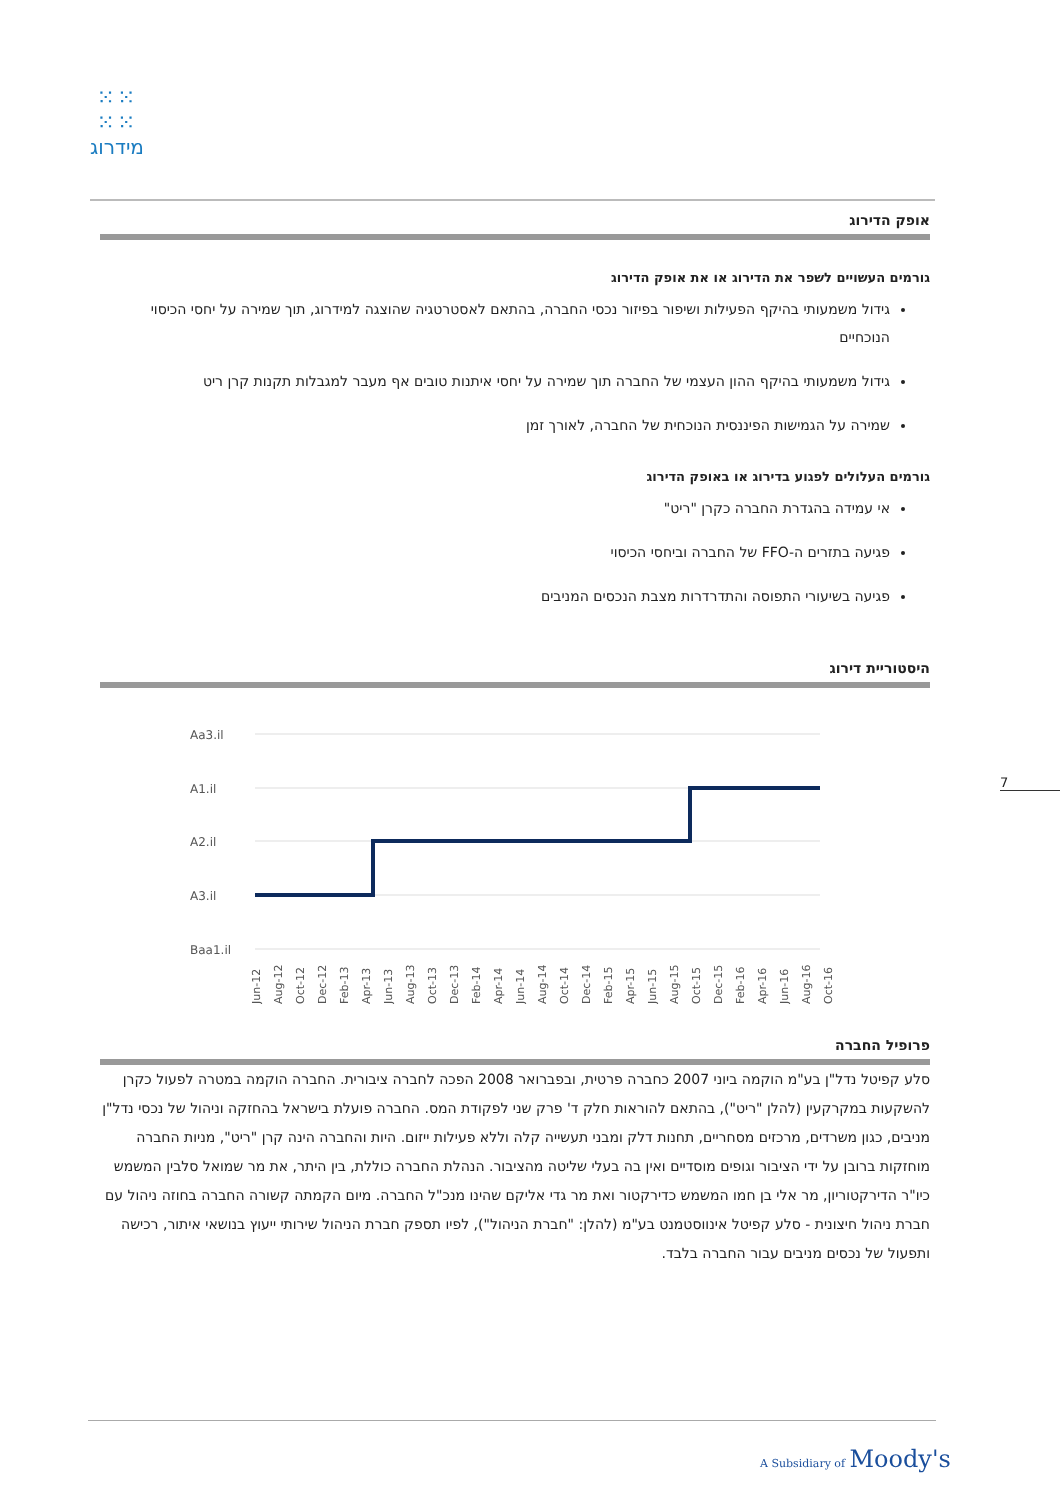⁙⁙
⁙⁙
מידרוג
אופק הדירוג
גורמים העשויים לשפר את הדירוג או את אופק הדירוג
גידול משמעותי בהיקף הפעילות ושיפור בפיזור נכסי החברה, בהתאם לאסטרטגיה שהוצגה למידרוג, תוך שמירה על יחסי הכיסוי הנוכחיים
גידול משמעותי בהיקף ההון העצמי של החברה תוך שמירה על יחסי איתנות טובים אף מעבר למגבלות תקנות קרן ריט
שמירה על הגמישות הפיננסית הנוכחית של החברה, לאורך זמן
גורמים העלולים לפגוע בדירוג או באופק הדירוג
אי עמידה בהגדרת החברה כקרן "ריט"
פגיעה בתזרים ה-FFO של החברה וביחסי הכיסוי
פגיעה בשיעורי התפוסה והתדרדרות מצבת הנכסים המניבים
היסטוריית דירוג
Aa3.il
A1.il
A2.il
A3.il
Baa1.il
Jun-12
Aug-12
Oct-12
Dec-12
Feb-13
Apr-13
Jun-13
Aug-13
Oct-13
Dec-13
Feb-14
Apr-14
Jun-14
Aug-14
Oct-14
Dec-14
Feb-15
Apr-15
Jun-15
Aug-15
Oct-15
Dec-15
Feb-16
Apr-16
Jun-16
Aug-16
Oct-16
פרופיל החברה
סלע קפיטל נדל"ן בע"מ הוקמה ביוני 2007 כחברה פרטית, ובפברואר 2008 הפכה לחברה ציבורית. החברה הוקמה במטרה לפעול כקרן להשקעות במקרקעין (להלן "ריט"), בהתאם להוראות חלק ד' פרק שני לפקודת המס. החברה פועלת בישראל בהחזקה וניהול של נכסי נדל"ן מניבים, כגון משרדים, מרכזים מסחריים, תחנות דלק ומבני תעשייה קלה וללא פעילות ייזום. היות והחברה הינה קרן "ריט", מניות החברה מוחזקות ברובן על ידי הציבור וגופים מוסדיים ואין בה בעלי שליטה מהציבור. הנהלת החברה כוללת, בין היתר, את מר שמואל סלבין המשמש כיו"ר הדירקטוריון, מר אלי בן חמו המשמש כדירקטור ואת מר גדי אליקם שהינו מנכ"ל החברה. מיום הקמתה קשורה החברה בחוזה ניהול עם חברת ניהול חיצונית - סלע קפיטל אינווסטמנט בע"מ (להלן: "חברת הניהול"), לפיו תספק חברת הניהול שירותי ייעוץ בנושאי איתור, רכישה ותפעול של נכסים מניבים עבור החברה בלבד.
7
A Subsidiary of Moody's